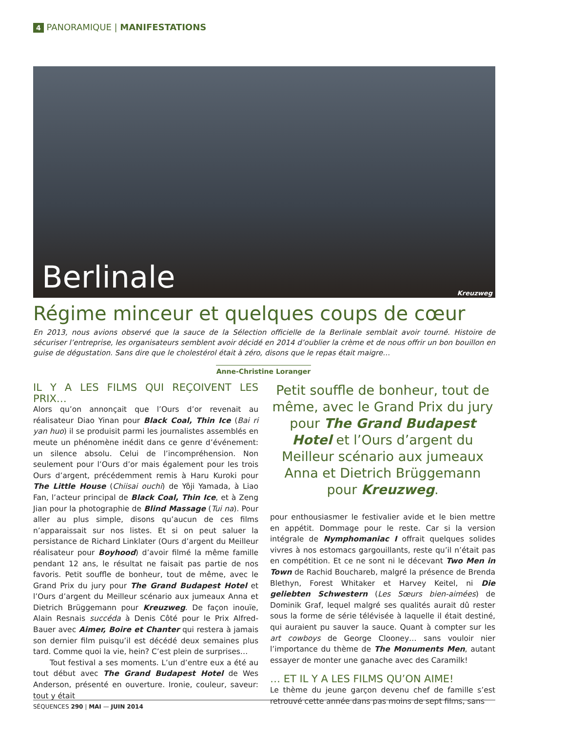4 PANORAMIQUE | MANIFESTATIONS
Berlinale Kreuzweg
Régime minceur et quelques coups de cœur
En 2013, nous avions observé que la sauce de la Sélection officielle de la Berlinale semblait avoir tourné. Histoire de sécuriser l’entreprise, les organisateurs semblent avoir décidé en 2014 d’oublier la crème et de nous offrir un bon bouillon en guise de dégustation. Sans dire que le cholestérol était à zéro, disons que le repas était maigre…
Anne-Christine Loranger
IL Y A LES FILMS QUI REÇOIVENT LES PRIX…
Alors qu’on annonçait que l’Ours d’or revenait au réalisateur Diao Yinan pour Black Coal, Thin Ice (Bai ri yan huo) il se produisit parmi les journalistes assemblés en meute un phénomène inédit dans ce genre d’événement: un silence absolu. Celui de l’incompréhension. Non seulement pour l’Ours d’or mais également pour les trois Ours d’argent, précédemment remis à Haru Kuroki pour The Little House (Chiisai ouchi) de Yôji Yamada, à Liao Fan, l’acteur principal de Black Coal, Thin Ice, et à Zeng Jian pour la photographie de Blind Massage (Tui na). Pour aller au plus simple, disons qu’aucun de ces films n’apparaissait sur nos listes. Et si on peut saluer la persistance de Richard Linklater (Ours d’argent du Meilleur réalisateur pour Boyhood) d’avoir filmé la même famille pendant 12 ans, le résultat ne faisait pas partie de nos favoris. Petit souffle de bonheur, tout de même, avec le Grand Prix du jury pour The Grand Budapest Hotel et l’Ours d’argent du Meilleur scénario aux jumeaux Anna et Dietrich Brüggemann pour Kreuzweg. De façon inouïe, Alain Resnais succéda à Denis Côté pour le Prix Alfred-Bauer avec Aimer, Boire et Chanter qui restera à jamais son dernier film puisqu’il est décédé deux semaines plus tard. Comme quoi la vie, hein? C’est plein de surprises…
Tout festival a ses moments. L’un d’entre eux a été au tout début avec The Grand Budapest Hotel de Wes Anderson, présenté en ouverture. Ironie, couleur, saveur: tout y était
Petit souffle de bonheur, tout de même, avec le Grand Prix du jury pour The Grand Budapest Hotel et l’Ours d’argent du Meilleur scénario aux jumeaux Anna et Dietrich Brüggemann pour Kreuzweg.
pour enthousiasmer le festivalier avide et le bien mettre en appétit. Dommage pour le reste. Car si la version intégrale de Nymphomaniac I offrait quelques solides vivres à nos estomacs gargouillants, reste qu’il n’était pas en compétition. Et ce ne sont ni le décevant Two Men in Town de Rachid Bouchareb, malgré la présence de Brenda Blethyn, Forest Whitaker et Harvey Keitel, ni Die geliebten Schwestern (Les Sœurs bien-aimées) de Dominik Graf, lequel malgré ses qualités aurait dû rester sous la forme de série télévisée à laquelle il était destiné, qui auraient pu sauver la sauce. Quant à compter sur les art cowboys de George Clooney… sans vouloir nier l’importance du thème de The Monuments Men, autant essayer de monter une ganache avec des Caramilk!
… ET IL Y A LES FILMS QU’ON AIME!
Le thème du jeune garçon devenu chef de famille s’est retrouvé cette année dans pas moins de sept films, sans
SÉQUENCES 290 | MAI — JUIN 2014